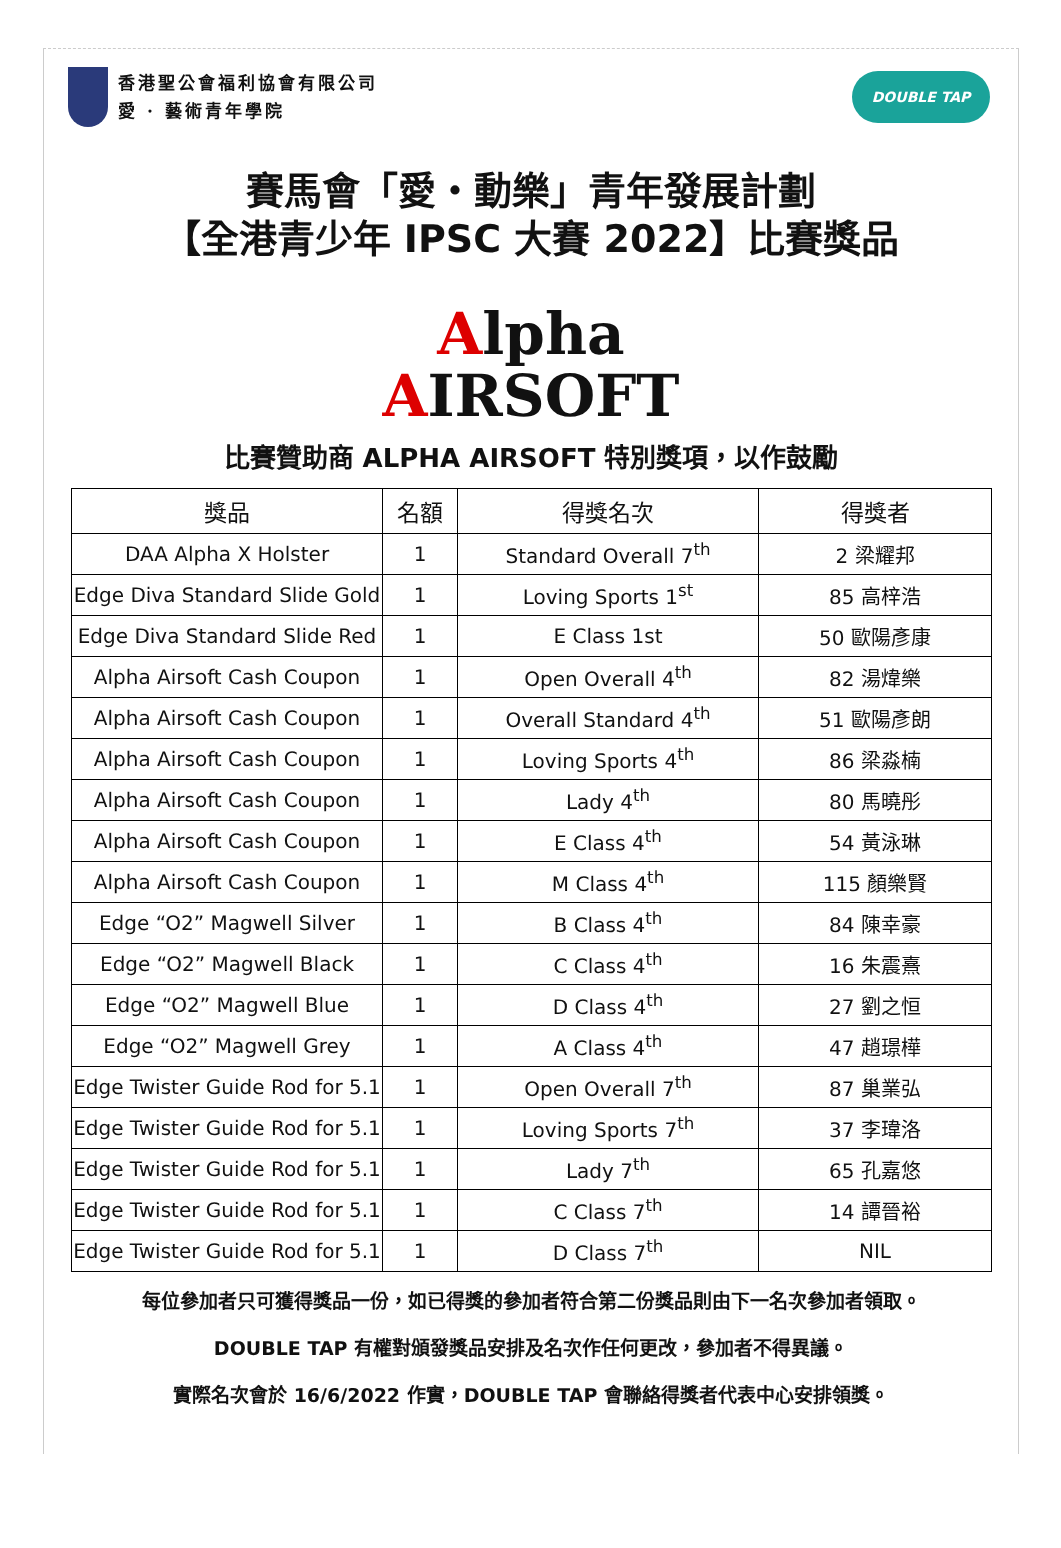香港聖公會福利協會有限公司
愛 · 藝術青年學院
DOUBLE TAP
賽馬會「愛・動樂」青年發展計劃
【全港青少年 IPSC 大賽 2022】比賽獎品
Alpha
AIRSOFT
比賽贊助商 ALPHA AIRSOFT 特別獎項，以作鼓勵
| 獎品 | 名額 | 得獎名次 | 得獎者 |
| --- | --- | --- | --- |
| DAA Alpha X Holster | 1 | Standard Overall 7<sup>th</sup> | 2 梁耀邦 |
| Edge Diva Standard Slide Gold | 1 | Loving Sports 1<sup>st</sup> | 85 高梓浩 |
| Edge Diva Standard Slide Red | 1 | E Class 1st | 50 歐陽彥康 |
| Alpha Airsoft Cash Coupon | 1 | Open Overall 4<sup>th</sup> | 82 湯煒樂 |
| Alpha Airsoft Cash Coupon | 1 | Overall Standard 4<sup>th</sup> | 51 歐陽彥朗 |
| Alpha Airsoft Cash Coupon | 1 | Loving Sports 4<sup>th</sup> | 86 梁淼楠 |
| Alpha Airsoft Cash Coupon | 1 | Lady 4<sup>th</sup> | 80 馬曉彤 |
| Alpha Airsoft Cash Coupon | 1 | E Class 4<sup>th</sup> | 54 黃泳琳 |
| Alpha Airsoft Cash Coupon | 1 | M Class 4<sup>th</sup> | 115 顏樂賢 |
| Edge “O2” Magwell Silver | 1 | B Class 4<sup>th</sup> | 84 陳幸豪 |
| Edge “O2” Magwell Black | 1 | C Class 4<sup>th</sup> | 16 朱震熹 |
| Edge “O2” Magwell Blue | 1 | D Class 4<sup>th</sup> | 27 劉之恒 |
| Edge “O2” Magwell Grey | 1 | A Class 4<sup>th</sup> | 47 趙璟樺 |
| Edge Twister Guide Rod for 5.1 | 1 | Open Overall 7<sup>th</sup> | 87 巢業弘 |
| Edge Twister Guide Rod for 5.1 | 1 | Loving Sports 7<sup>th</sup> | 37 李瑋洛 |
| Edge Twister Guide Rod for 5.1 | 1 | Lady 7<sup>th</sup> | 65 孔嘉悠 |
| Edge Twister Guide Rod for 5.1 | 1 | C Class 7<sup>th</sup> | 14 譚晉裕 |
| Edge Twister Guide Rod for 5.1 | 1 | D Class 7<sup>th</sup> | NIL |
每位參加者只可獲得獎品一份，如已得獎的參加者符合第二份獎品則由下一名次參加者領取。
DOUBLE TAP 有權對頒發獎品安排及名次作任何更改，參加者不得異議。
實際名次會於 16/6/2022 作實，DOUBLE TAP 會聯絡得獎者代表中心安排領獎。